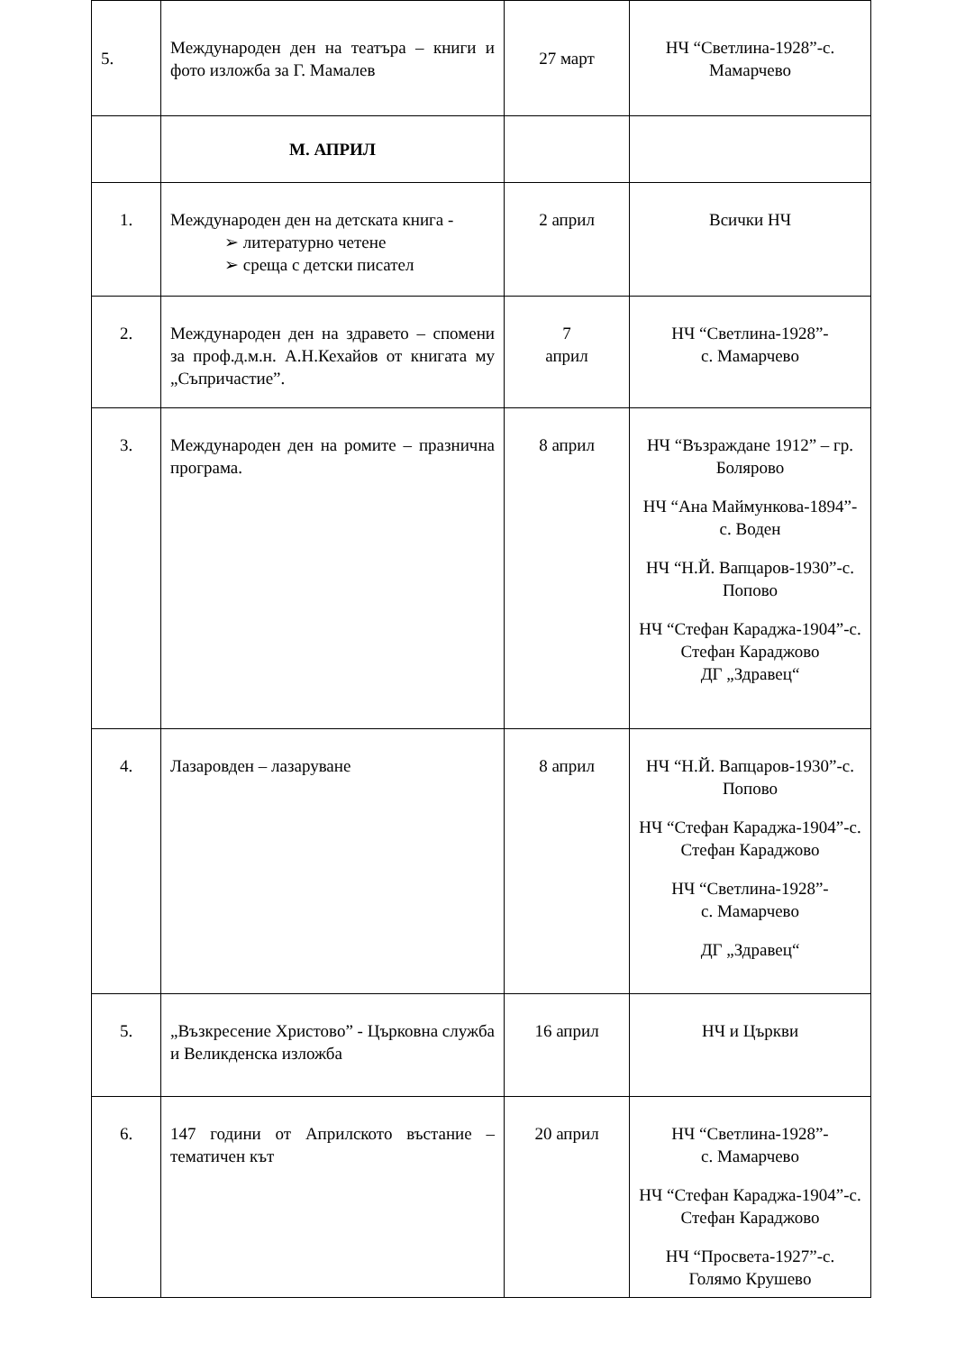| 5. | Международен ден на театъра – книги и фото изложба за Г. Мамалев | 27 март | НЧ “Светлина-1928”-с. Мамарчево |
| | М. АПРИЛ | | |
| 1. | Международен ден на детската книга - ➢ литературно четене ➢ среща с детски писател | 2 април | Всички НЧ |
| 2. | Международен ден на здравето – спомени за проф.д.м.н. А.Н.Кехайов от книгата му „Съпричастие”. | 7 април | НЧ “Светлина-1928”- с. Мамарчево |
| 3. | Международен ден на ромите – празнична програма. | 8 април | НЧ “Възраждане 1912” – гр. Болярово НЧ “Ана Маймункова-1894”-с. Воден НЧ “Н.Й. Вапцаров-1930”-с. Попово НЧ “Стефан Караджа-1904”-с. Стефан Караджово ДГ „Здравец“ |
| 4. | Лазаровден – лазаруване | 8 април | НЧ “Н.Й. Вапцаров-1930”-с. Попово НЧ “Стефан Караджа-1904”-с. Стефан Караджово НЧ “Светлина-1928”- с. Мамарчево ДГ „Здравец“ |
| 5. | „Възкресение Христово” - Църковна служба и Великденска изложба | 16 април | НЧ и Църкви |
| 6. | 147 години от Априлското въстание – тематичен кът | 20 април | НЧ “Светлина-1928”- с. Мамарчево НЧ “Стефан Караджа-1904”-с. Стефан Караджово НЧ “Просвета-1927”-с. Голямо Крушево |